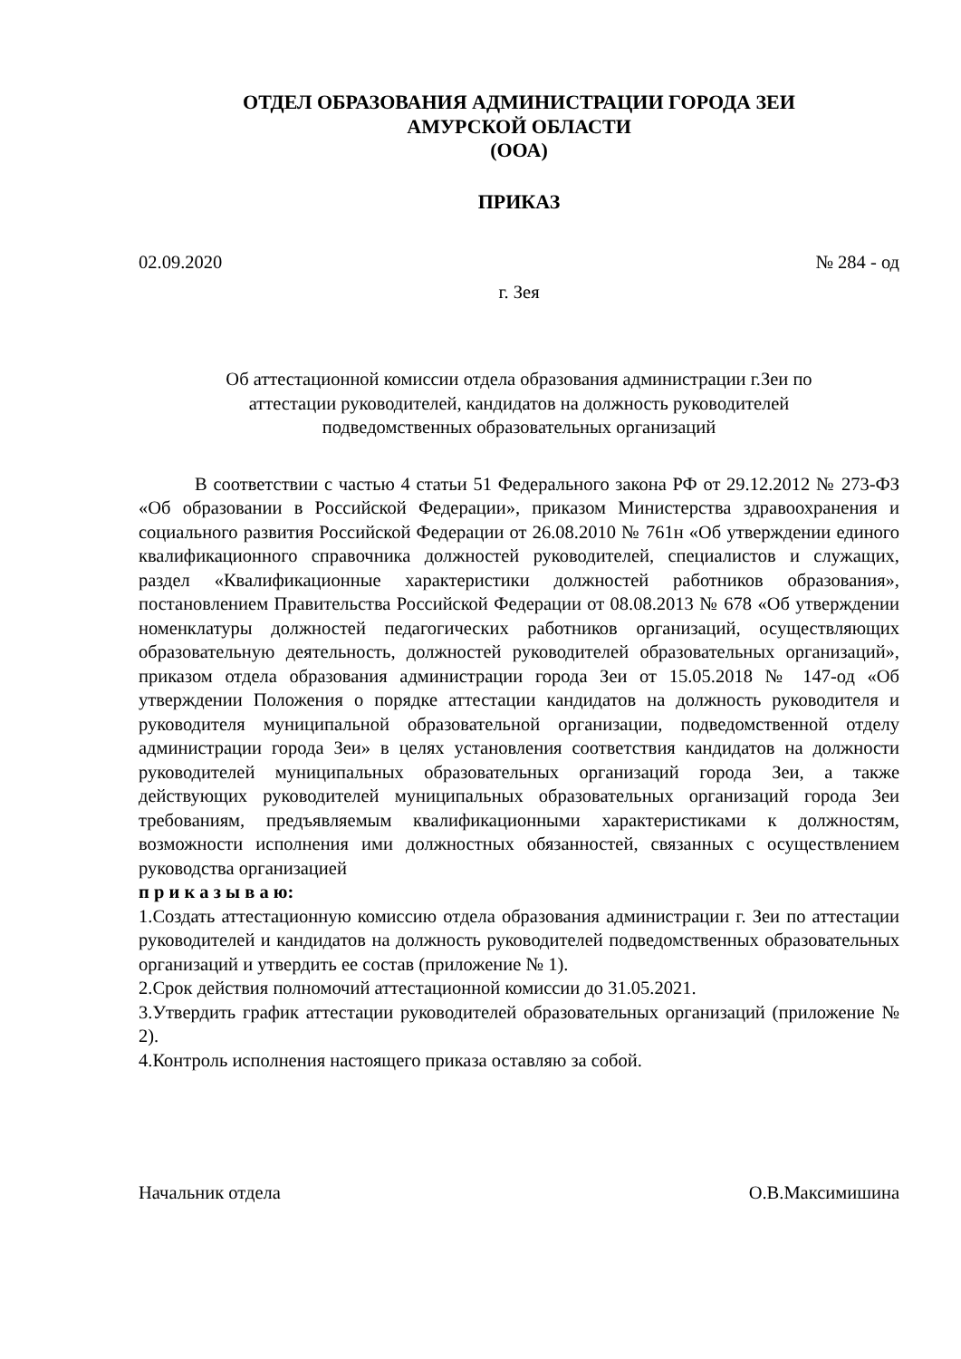ОТДЕЛ ОБРАЗОВАНИЯ АДМИНИСТРАЦИИ ГОРОДА ЗЕИ
АМУРСКОЙ ОБЛАСТИ
(ООА)
ПРИКАЗ
02.09.2020 № 284 - од
г. Зея
Об аттестационной комиссии отдела образования администрации г.Зеи по
аттестации руководителей, кандидатов на должность руководителей
подведомственных образовательных организаций
В соответствии с частью 4 статьи 51 Федерального закона РФ от 29.12.2012 № 273-ФЗ «Об образовании в Российской Федерации», приказом Министерства здравоохранения и социального развития Российской Федерации от 26.08.2010 № 761н «Об утверждении единого квалификационного справочника должностей руководителей, специалистов и служащих, раздел «Квалификационные характеристики должностей работников образования», постановлением Правительства Российской Федерации от 08.08.2013 № 678 «Об утверждении номенклатуры должностей педагогических работников организаций, осуществляющих образовательную деятельность, должностей руководителей образовательных организаций», приказом отдела образования администрации города Зеи от 15.05.2018 № 147-од «Об утверждении Положения о порядке аттестации кандидатов на должность руководителя и руководителя муниципальной образовательной организации, подведомственной отделу администрации города Зеи» в целях установления соответствия кандидатов на должности руководителей муниципальных образовательных организаций города Зеи, а также действующих руководителей муниципальных образовательных организаций города Зеи требованиям, предъявляемым квалификационными характеристиками к должностям, возможности исполнения ими должностных обязанностей, связанных с осуществлением руководства организацией
п р и к а з ы в а ю:
1.Создать аттестационную комиссию отдела образования администрации г. Зеи по аттестации руководителей и кандидатов на должность руководителей подведомственных образовательных организаций и утвердить ее состав (приложение № 1).
2.Срок действия полномочий аттестационной комиссии до 31.05.2021.
3.Утвердить график аттестации руководителей образовательных организаций (приложение № 2).
4.Контроль исполнения настоящего приказа оставляю за собой.
Начальник отдела О.В.Максимишина